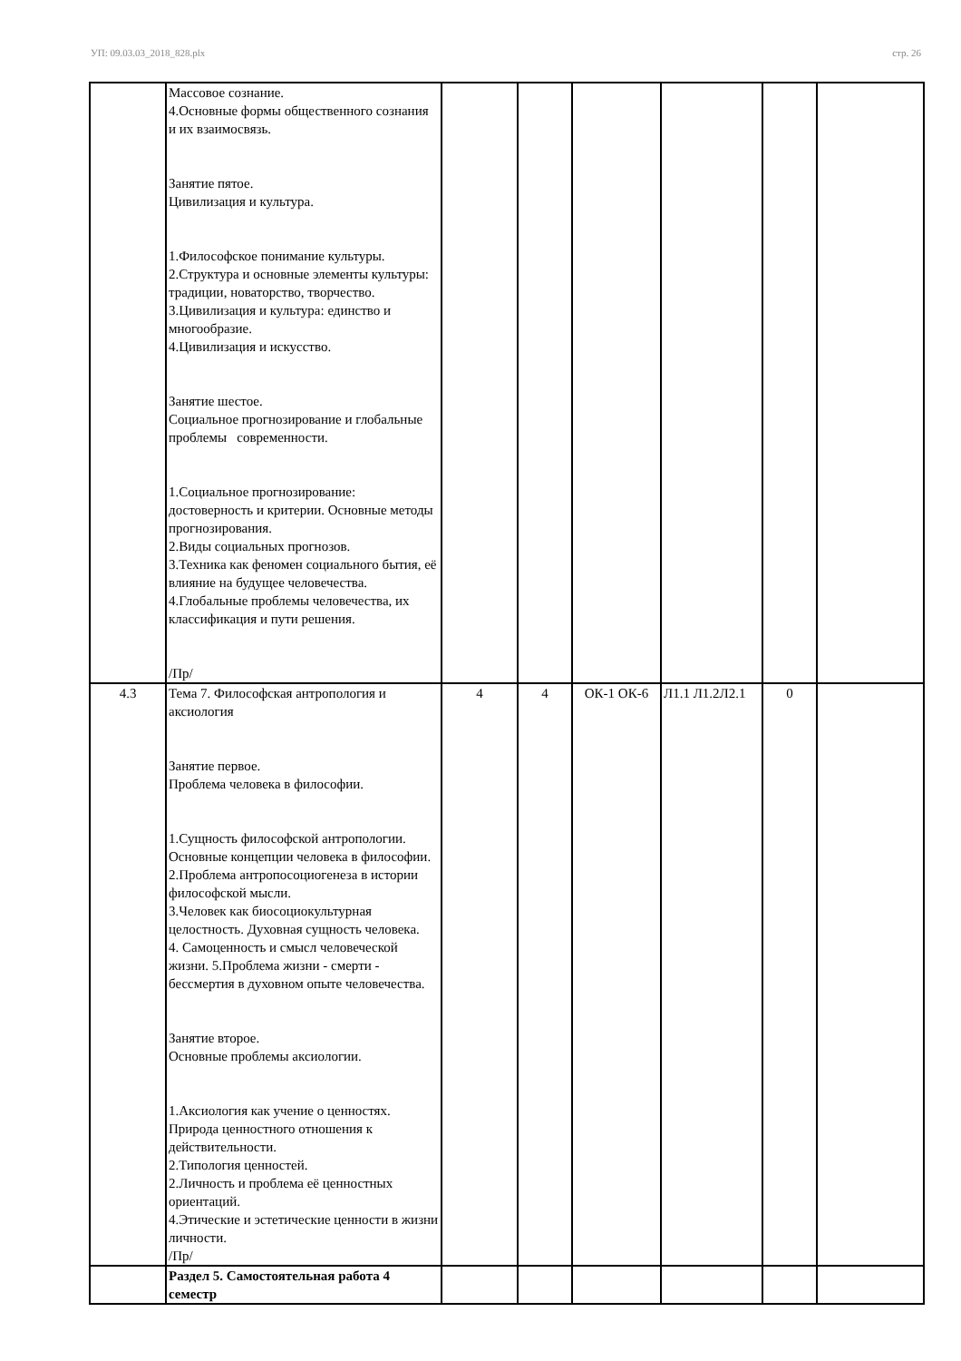УП: 09.03.03_2018_828.plx стр. 26
| | Массовое сознание. 4.Основные формы общественного сознания и их взаимосвязь. Занятие пятое. Цивилизация и культура. 1.Философское понимание культуры. 2.Структура и основные элементы культуры: традиции, новаторство, творчество. 3.Цивилизация и культура: единство и многообразие. 4.Цивилизация и искусство. Занятие шестое. Социальное прогнозирование и глобальные проблемы современности. 1.Социальное прогнозирование: достоверность и критерии. Основные методы прогнозирования. 2.Виды социальных прогнозов. 3.Техника как феномен социального бытия, её влияние на будущее человечества. 4.Глобальные проблемы человечества, их классификация и пути решения. /Пр/ | | | | | | |
| 4.3 | Тема 7. Философская антропология и аксиология Занятие первое. Проблема человека в философии. 1.Сущность философской антропологии. Основные концепции человека в философии. 2.Проблема антропосоциогенеза в истории философской мысли. 3.Человек как биосоциокультурная целостность. Духовная сущность человека. 4. Самоценность и смысл человеческой жизни. 5.Проблема жизни - смерти - бессмертия в духовном опыте человечества. Занятие второе. Основные проблемы аксиологии. 1.Аксиология как учение о ценностях. Природа ценностного отношения к действительности. 2.Типология ценностей. 2.Личность и проблема её ценностных ориентаций. 4.Этические и эстетические ценности в жизни личности. /Пр/ | 4 | 4 | ОК-1 ОК-6 | Л1.1 Л1.2Л2.1 | 0 | |
| | Раздел 5. Самостоятельная работа 4 семестр | | | | | | |